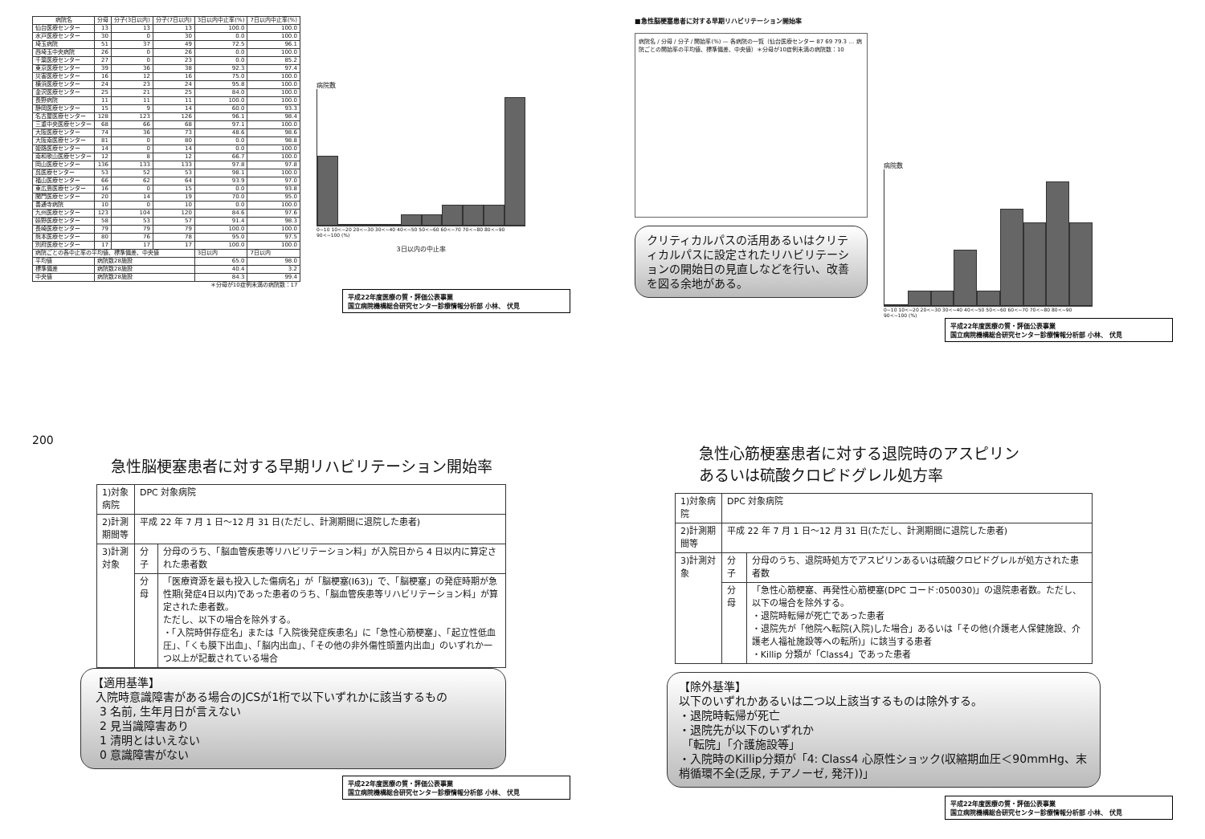| 病院名 | 分母 | 分子(3日以内) | 分子(7日以内) | 3日以内中止率(%) | 7日以内中止率(%) |
| --- | --- | --- | --- | --- | --- |
| 仙台医療センター | 13 | 13 | 13 | 100.0 | 100.0 |
| 水戸医療センター | 30 | 0 | 30 | 0.0 | 100.0 |
| 埼玉病院 | 51 | 37 | 49 | 72.5 | 96.1 |
| 西埼玉中央病院 | 26 | 0 | 26 | 0.0 | 100.0 |
| 千葉医療センター | 27 | 0 | 23 | 0.0 | 85.2 |
| 東京医療センター | 39 | 36 | 38 | 92.3 | 97.4 |
| 災害医療センター | 16 | 12 | 16 | 75.0 | 100.0 |
| 横浜医療センター | 24 | 23 | 24 | 95.8 | 100.0 |
| 金沢医療センター | 25 | 21 | 25 | 84.0 | 100.0 |
| 長野病院 | 11 | 11 | 11 | 100.0 | 100.0 |
| 静岡医療センター | 15 | 9 | 14 | 60.0 | 93.3 |
| 名古屋医療センター | 128 | 123 | 126 | 96.1 | 98.4 |
| 三重中央医療センター | 68 | 66 | 68 | 97.1 | 100.0 |
| 大阪医療センター | 74 | 36 | 73 | 48.6 | 98.6 |
| 大阪南医療センター | 81 | 0 | 80 | 0.0 | 98.8 |
| 姫路医療センター | 14 | 0 | 14 | 0.0 | 100.0 |
| 南和歌山医療センター | 12 | 8 | 12 | 66.7 | 100.0 |
| 岡山医療センター | 136 | 133 | 133 | 97.8 | 97.8 |
| 呉医療センター | 53 | 52 | 53 | 98.1 | 100.0 |
| 福山医療センター | 66 | 62 | 64 | 93.9 | 97.0 |
| 東広島医療センター | 16 | 0 | 15 | 0.0 | 93.8 |
| 関門医療センター | 20 | 14 | 19 | 70.0 | 95.0 |
| 善通寺病院 | 10 | 0 | 10 | 0.0 | 100.0 |
| 九州医療センター | 123 | 104 | 120 | 84.6 | 97.6 |
| 嬉野医療センター | 58 | 53 | 57 | 91.4 | 98.3 |
| 長崎医療センター | 79 | 79 | 79 | 100.0 | 100.0 |
| 熊本医療センター | 80 | 76 | 78 | 95.0 | 97.5 |
| 別府医療センター | 17 | 17 | 17 | 100.0 | 100.0 |
| 病院ごとの各中止率の平均値、標準偏差、中央値 | | | | 3日以内 | 7日以内 |
| 平均値 | 病院数28施設 | | | 65.0 | 98.0 |
| 標準偏差 | 病院数28施設 | | | 40.4 | 3.2 |
| 中央値 | 病院数28施設 | | | 84.3 | 99.4 |
| ＊分母が10症例未満の病院数：17 | | | | | |
病院数
0~10 10<~20 20<~30 30<~40 40<~50 50<~60 60<~70 70<~80 80<~90 90<~100 (%)
3日以内の中止率
平成22年度医療の質・評価公表事業
国立病院機構総合研究センター診療情報分析部 小林、 伏見
■急性脳梗塞患者に対する早期リハビリテーション開始率
病院名 / 分母 / 分子 / 開始率(%) — 各病院の一覧（仙台医療センター 87 69 79.3 … 病院ごとの開始率の平均値、標準偏差、中央値）＊分母が10症例未満の病院数：10
クリティカルパスの活用あるいはクリティカルパスに設定されたリハビリテーションの開始日の見直しなどを行い、改善を図る余地がある。
病院数
0~10 10<~20 20<~30 30<~40 40<~50 50<~60 60<~70 70<~80 80<~90 90<~100 (%)
平成22年度医療の質・評価公表事業
国立病院機構総合研究センター診療情報分析部 小林、 伏見
200
急性脳梗塞患者に対する早期リハビリテーション開始率
| 1)対象病院 | DPC 対象病院 | |
| 2)計測期間等 | 平成 22 年 7 月 1 日～12 月 31 日(ただし、計測期間に退院した患者) | |
| 3)計測対象 | 分子 | 分母のうち、「脳血管疾患等リハビリテーション料」が入院日から 4 日以内に算定された患者数 |
| | 分母 | 「医療資源を最も投入した傷病名」が「脳梗塞(I63)」で、「脳梗塞」の発症時期が急性期(発症4日以内)であった患者のうち、「脳血管疾患等リハビリテーション料」が算定された患者数。 ただし、以下の場合を除外する。 ・「入院時併存症名」または「入院後発症疾患名」に「急性心筋梗塞」、「起立性低血圧」、「くも膜下出血」、「脳内出血」、「その他の非外傷性頭蓋内出血」のいずれか一つ以上が記載されている場合 |
【適用基準】
入院時意識障害がある場合のJCSが1桁で以下いずれかに該当するもの
3 名前, 生年月日が言えない
2 見当識障害あり
1 清明とはいえない
0 意識障害がない
平成22年度医療の質・評価公表事業
国立病院機構総合研究センター診療情報分析部 小林、 伏見
急性心筋梗塞患者に対する退院時のアスピリン
あるいは硫酸クロピドグレル処方率
| 1)対象病院 | DPC 対象病院 | |
| 2)計測期間等 | 平成 22 年 7 月 1 日～12 月 31 日(ただし、計測期間に退院した患者) | |
| 3)計測対象 | 分子 | 分母のうち、退院時処方でアスピリンあるいは硫酸クロピドグレルが処方された患者数 |
| | 分母 | 「急性心筋梗塞、再発性心筋梗塞(DPC コード:050030)」の退院患者数。ただし、以下の場合を除外する。 ・退院時転帰が死亡であった患者 ・退院先が「他院へ転院(入院)した場合」あるいは「その他(介護老人保健施設、介護老人福祉施設等への転所)」に該当する患者 ・Killip 分類が「Class4」であった患者 |
【除外基準】
以下のいずれかあるいは二つ以上該当するものは除外する。
・退院時転帰が死亡
・退院先が以下のいずれか
「転院」「介護施設等」
・入院時のKillip分類が「4: Class4 心原性ショック(収縮期血圧＜90mmHg、末梢循環不全(乏尿, チアノーゼ, 発汗))」
平成22年度医療の質・評価公表事業
国立病院機構総合研究センター診療情報分析部 小林、 伏見